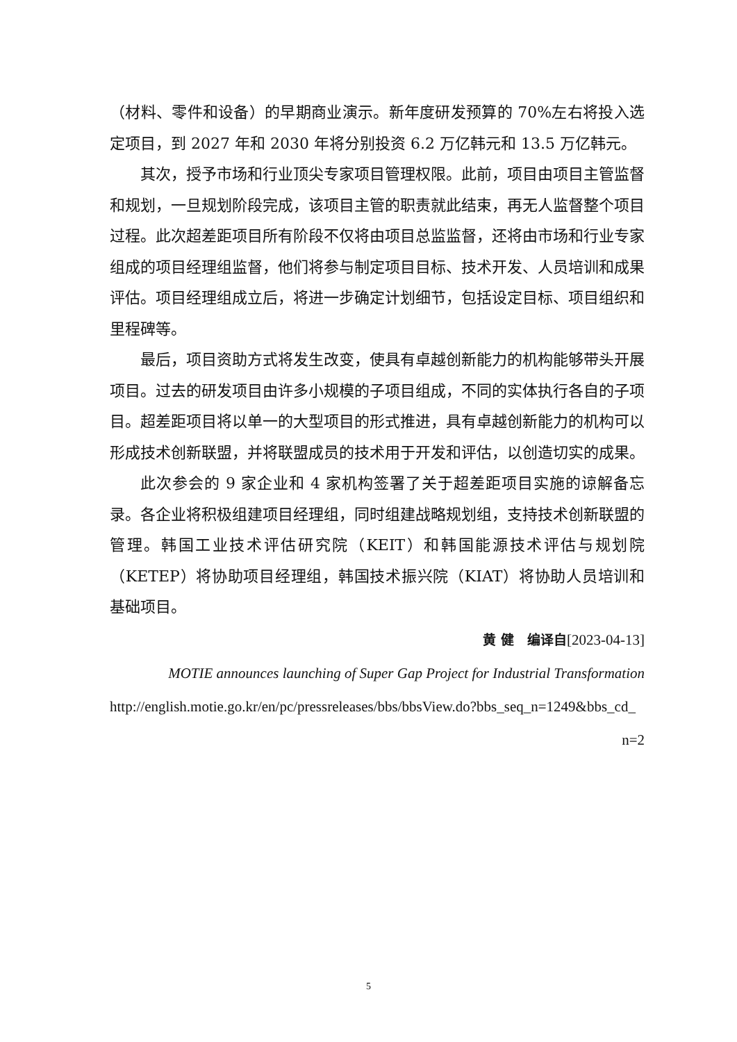（材料、零件和设备）的早期商业演示。新年度研发预算的 70%左右将投入选定项目，到 2027 年和 2030 年将分别投资 6.2 万亿韩元和 13.5 万亿韩元。
其次，授予市场和行业顶尖专家项目管理权限。此前，项目由项目主管监督和规划，一旦规划阶段完成，该项目主管的职责就此结束，再无人监督整个项目过程。此次超差距项目所有阶段不仅将由项目总监监督，还将由市场和行业专家组成的项目经理组监督，他们将参与制定项目目标、技术开发、人员培训和成果评估。项目经理组成立后，将进一步确定计划细节，包括设定目标、项目组织和里程碑等。
最后，项目资助方式将发生改变，使具有卓越创新能力的机构能够带头开展项目。过去的研发项目由许多小规模的子项目组成，不同的实体执行各自的子项目。超差距项目将以单一的大型项目的形式推进，具有卓越创新能力的机构可以形成技术创新联盟，并将联盟成员的技术用于开发和评估，以创造切实的成果。
此次参会的 9 家企业和 4 家机构签署了关于超差距项目实施的谅解备忘录。各企业将积极组建项目经理组，同时组建战略规划组，支持技术创新联盟的管理。韩国工业技术评估研究院（KEIT）和韩国能源技术评估与规划院（KETEP）将协助项目经理组，韩国技术振兴院（KIAT）将协助人员培训和基础项目。
黄 健　编译自[2023-04-13]
MOTIE announces launching of Super Gap Project for Industrial Transformation
http://english.motie.go.kr/en/pc/pressreleases/bbs/bbsView.do?bbs_seq_n=1249&bbs_cd_
n=2
5